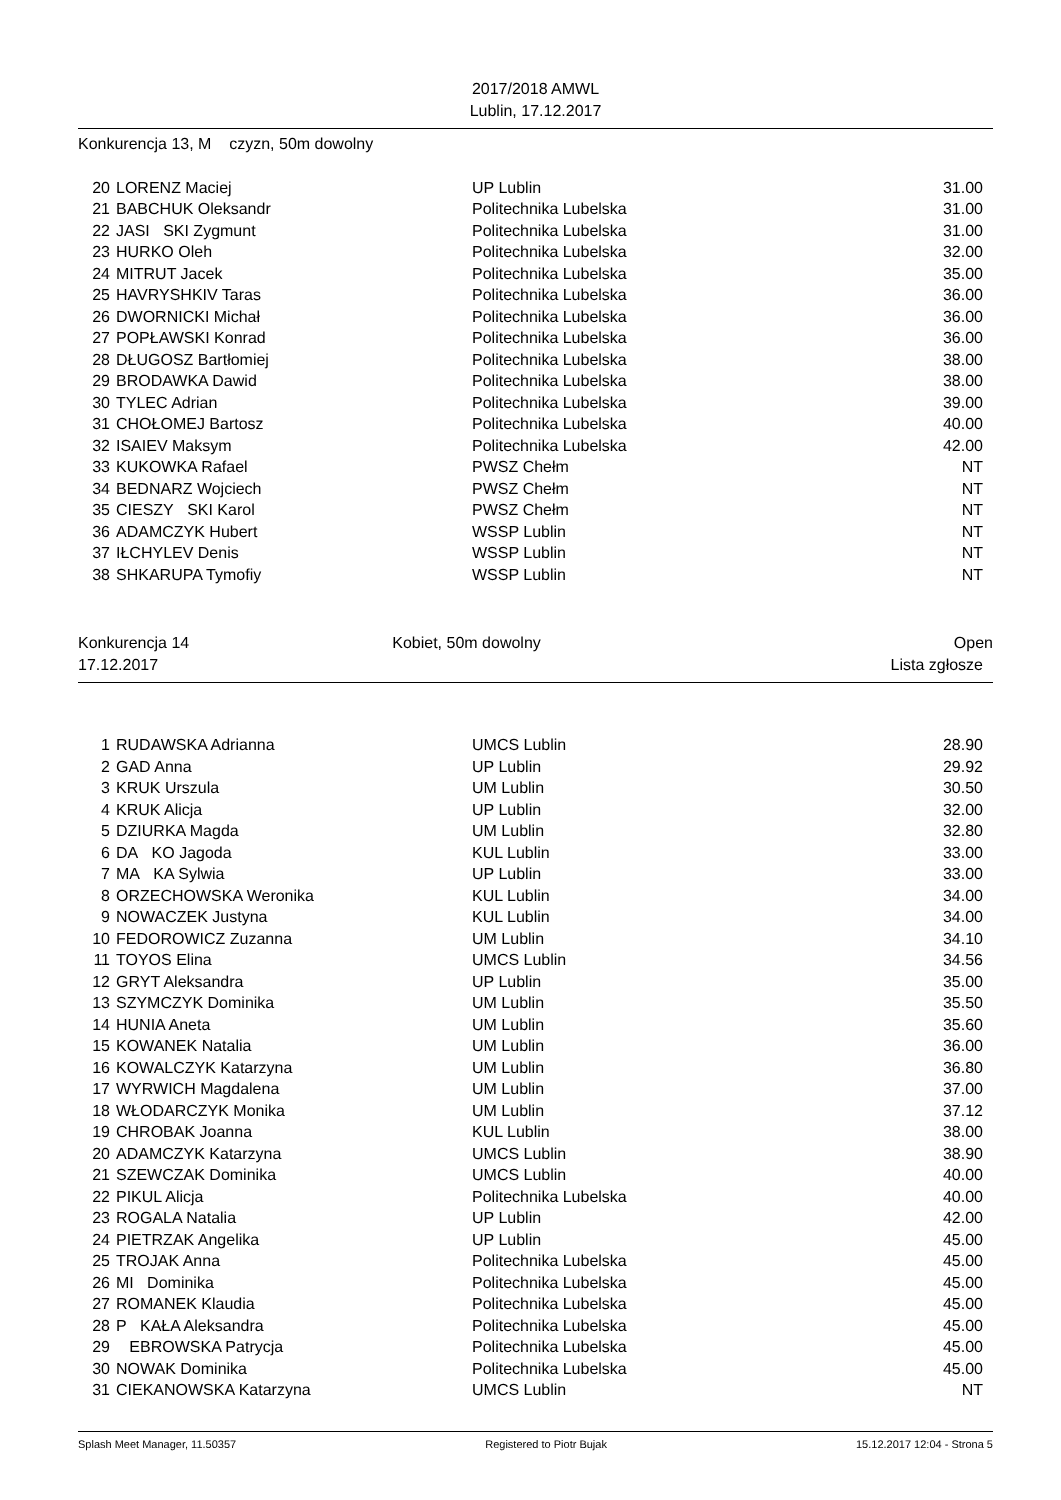2017/2018 AMWL
Lublin, 17.12.2017
Konkurencja 13, M czyzn, 50m dowolny
| 20 | LORENZ Maciej | UP Lublin | 31.00 |
| 21 | BABCHUK Oleksandr | Politechnika Lubelska | 31.00 |
| 22 | JASI SKI Zygmunt | Politechnika Lubelska | 31.00 |
| 23 | HURKO Oleh | Politechnika Lubelska | 32.00 |
| 24 | MITRUT Jacek | Politechnika Lubelska | 35.00 |
| 25 | HAVRYSHKIV Taras | Politechnika Lubelska | 36.00 |
| 26 | DWORNICKI Michał | Politechnika Lubelska | 36.00 |
| 27 | POPŁAWSKI Konrad | Politechnika Lubelska | 36.00 |
| 28 | DŁUGOSZ Bartłomiej | Politechnika Lubelska | 38.00 |
| 29 | BRODAWKA Dawid | Politechnika Lubelska | 38.00 |
| 30 | TYLEC Adrian | Politechnika Lubelska | 39.00 |
| 31 | CHOŁOMEJ Bartosz | Politechnika Lubelska | 40.00 |
| 32 | ISAIEV Maksym | Politechnika Lubelska | 42.00 |
| 33 | KUKOWKA Rafael | PWSZ Chełm | NT |
| 34 | BEDNARZ Wojciech | PWSZ Chełm | NT |
| 35 | CIESZY SKI Karol | PWSZ Chełm | NT |
| 36 | ADAMCZYK Hubert | WSSP Lublin | NT |
| 37 | IŁCHYLEV Denis | WSSP Lublin | NT |
| 38 | SHKARUPA Tymofiy | WSSP Lublin | NT |
Konkurencja 14 Kobiet, 50m dowolny Open
17.12.2017 Lista zgłosze
| 1 | RUDAWSKA Adrianna | UMCS Lublin | 28.90 |
| 2 | GAD Anna | UP Lublin | 29.92 |
| 3 | KRUK Urszula | UM Lublin | 30.50 |
| 4 | KRUK Alicja | UP Lublin | 32.00 |
| 5 | DZIURKA Magda | UM Lublin | 32.80 |
| 6 | DA KO Jagoda | KUL Lublin | 33.00 |
| 7 | MA KA Sylwia | UP Lublin | 33.00 |
| 8 | ORZECHOWSKA Weronika | KUL Lublin | 34.00 |
| 9 | NOWACZEK Justyna | KUL Lublin | 34.00 |
| 10 | FEDOROWICZ Zuzanna | UM Lublin | 34.10 |
| 11 | TOYOS Elina | UMCS Lublin | 34.56 |
| 12 | GRYT Aleksandra | UP Lublin | 35.00 |
| 13 | SZYMCZYK Dominika | UM Lublin | 35.50 |
| 14 | HUNIA Aneta | UM Lublin | 35.60 |
| 15 | KOWANEK Natalia | UM Lublin | 36.00 |
| 16 | KOWALCZYK Katarzyna | UM Lublin | 36.80 |
| 17 | WYRWICH Magdalena | UM Lublin | 37.00 |
| 18 | WŁODARCZYK Monika | UM Lublin | 37.12 |
| 19 | CHROBAK Joanna | KUL Lublin | 38.00 |
| 20 | ADAMCZYK Katarzyna | UMCS Lublin | 38.90 |
| 21 | SZEWCZAK Dominika | UMCS Lublin | 40.00 |
| 22 | PIKUL Alicja | Politechnika Lubelska | 40.00 |
| 23 | ROGALA Natalia | UP Lublin | 42.00 |
| 24 | PIETRZAK Angelika | UP Lublin | 45.00 |
| 25 | TROJAK Anna | Politechnika Lubelska | 45.00 |
| 26 | MI Dominika | Politechnika Lubelska | 45.00 |
| 27 | ROMANEK Klaudia | Politechnika Lubelska | 45.00 |
| 28 | P KAŁA Aleksandra | Politechnika Lubelska | 45.00 |
| 29 | EBROWSKA Patrycja | Politechnika Lubelska | 45.00 |
| 30 | NOWAK Dominika | Politechnika Lubelska | 45.00 |
| 31 | CIEKANOWSKA Katarzyna | UMCS Lublin | NT |
Splash Meet Manager, 11.50357 Registered to Piotr Bujak 15.12.2017 12:04 - Strona 5